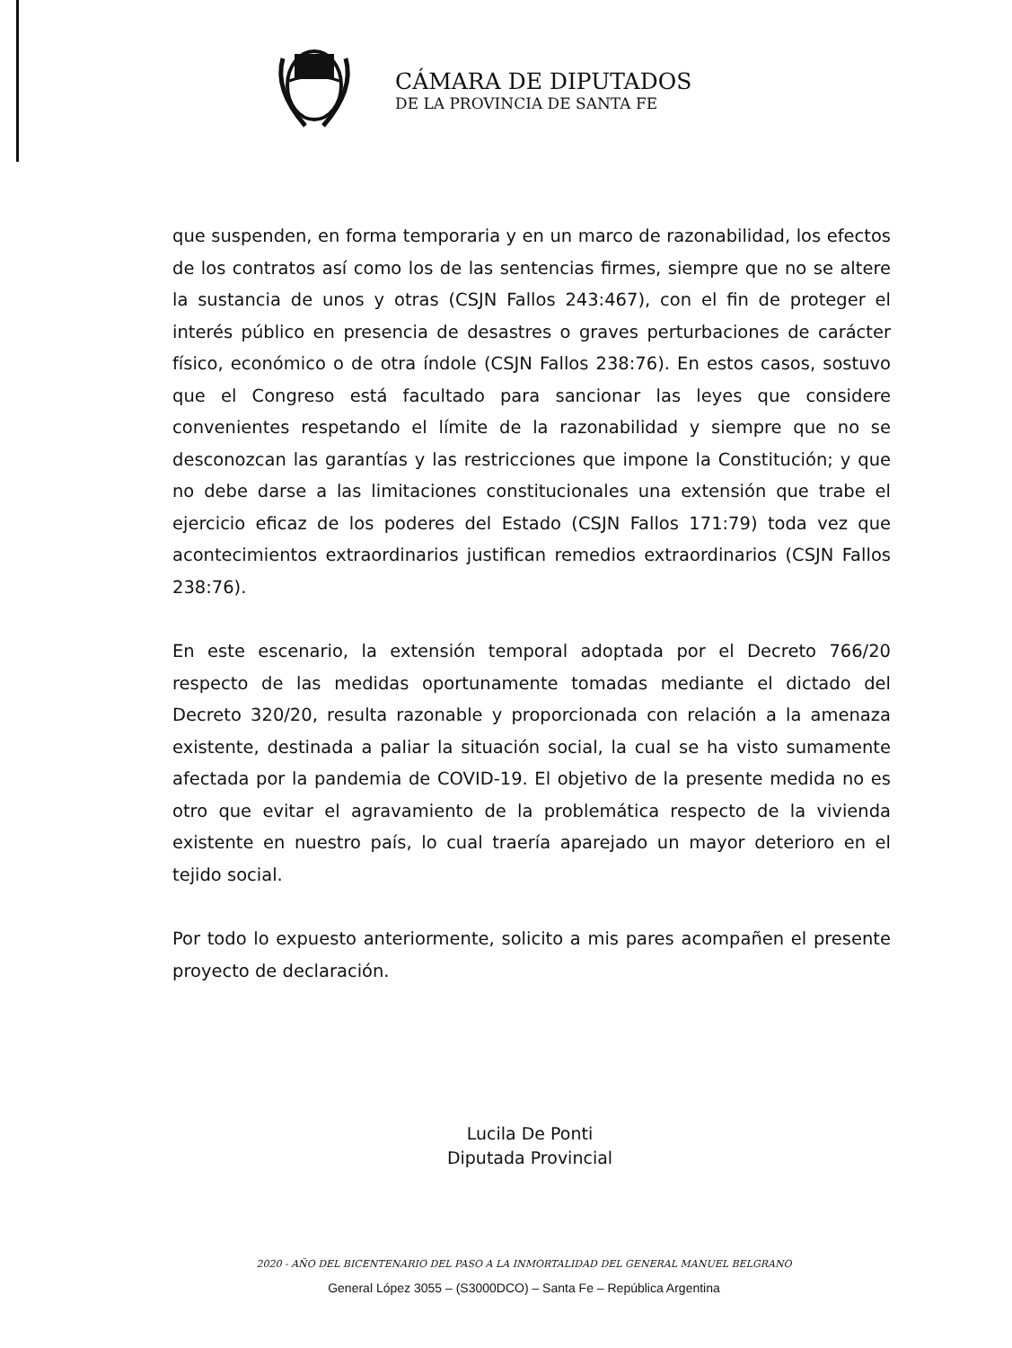CÁMARA DE DIPUTADOS
DE LA PROVINCIA DE SANTA FE
que suspenden, en forma temporaria y en un marco de razonabilidad, los efectos de los contratos así como los de las sentencias firmes, siempre que no se altere la sustancia de unos y otras (CSJN Fallos 243:467), con el fin de proteger el interés público en presencia de desastres o graves perturbaciones de carácter físico, económico o de otra índole (CSJN Fallos 238:76). En estos casos, sostuvo que el Congreso está facultado para sancionar las leyes que considere convenientes respetando el límite de la razonabilidad y siempre que no se desconozcan las garantías y las restricciones que impone la Constitución; y que no debe darse a las limitaciones constitucionales una extensión que trabe el ejercicio eficaz de los poderes del Estado (CSJN Fallos 171:79) toda vez que acontecimientos extraordinarios justifican remedios extraordinarios (CSJN Fallos 238:76).
En este escenario, la extensión temporal adoptada por el Decreto 766/20 respecto de las medidas oportunamente tomadas mediante el dictado del Decreto 320/20, resulta razonable y proporcionada con relación a la amenaza existente, destinada a paliar la situación social, la cual se ha visto sumamente afectada por la pandemia de COVID-19. El objetivo de la presente medida no es otro que evitar el agravamiento de la problemática respecto de la vivienda existente en nuestro país, lo cual traería aparejado un mayor deterioro en el tejido social.
Por todo lo expuesto anteriormente, solicito a mis pares acompañen el presente proyecto de declaración.
Lucila De Ponti
Diputada Provincial
2020 - AÑO DEL BICENTENARIO DEL PASO A LA INMORTALIDAD DEL GENERAL MANUEL BELGRANO
General López 3055 – (S3000DCO) – Santa Fe – República Argentina